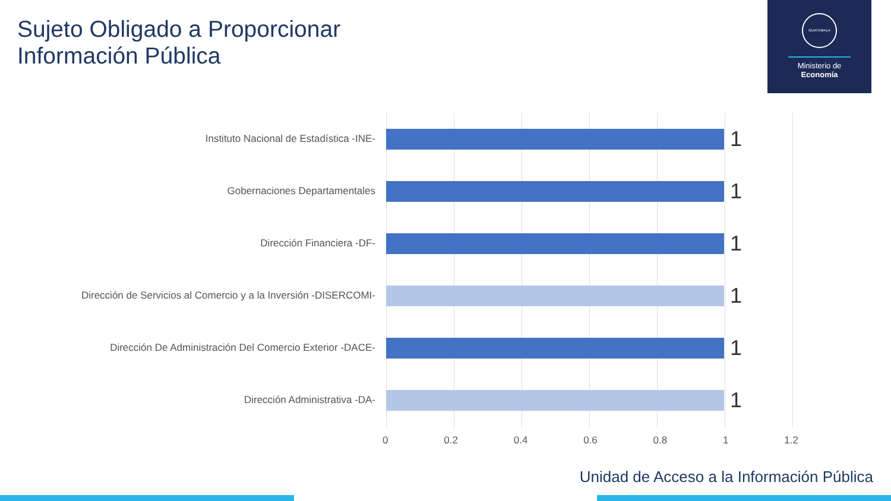Sujeto Obligado a Proporcionar
Información Pública
GUATEMALA
Ministerio de
Economía
Instituto Nacional de Estadística -INE-
1
Gobernaciones Departamentales
1
Dirección Financiera -DF-
1
Dirección de Servicios al Comercio y a la Inversión -DISERCOMI-
1
Dirección De Administración Del Comercio Exterior -DACE-
1
Dirección Administrativa -DA-
1
0 0.2 0.4 0.6 0.8 1 1.2
Unidad de Acceso a la Información Pública